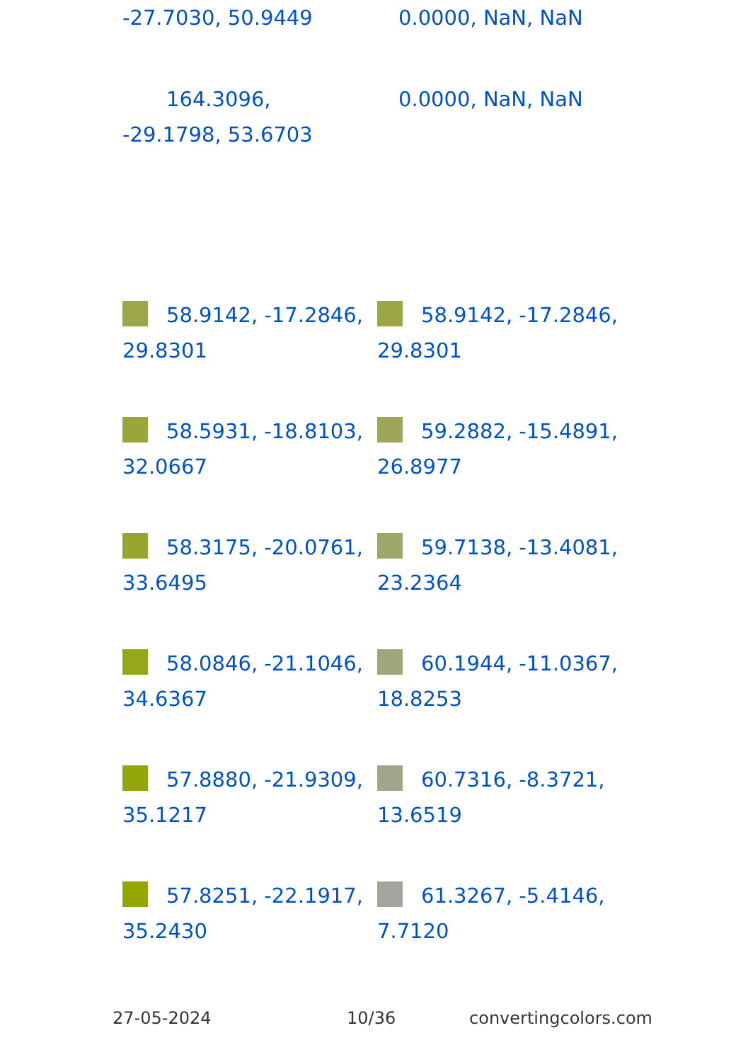-27.7030, 50.9449 0.0000, NaN, NaN
164.3096,
-29.1798, 53.6703
0.0000, NaN, NaN
58.9142, -17.2846, 29.8301
58.9142, -17.2846, 29.8301
58.5931, -18.8103, 32.0667
59.2882, -15.4891, 26.8977
58.3175, -20.0761, 33.6495
59.7138, -13.4081, 23.2364
58.0846, -21.1046, 34.6367
60.1944, -11.0367, 18.8253
57.8880, -21.9309, 35.1217
60.7316, -8.3721, 13.6519
57.8251, -22.1917, 35.2430
61.3267, -5.4146, 7.7120
27-05-2024 10/36 convertingcolors.com